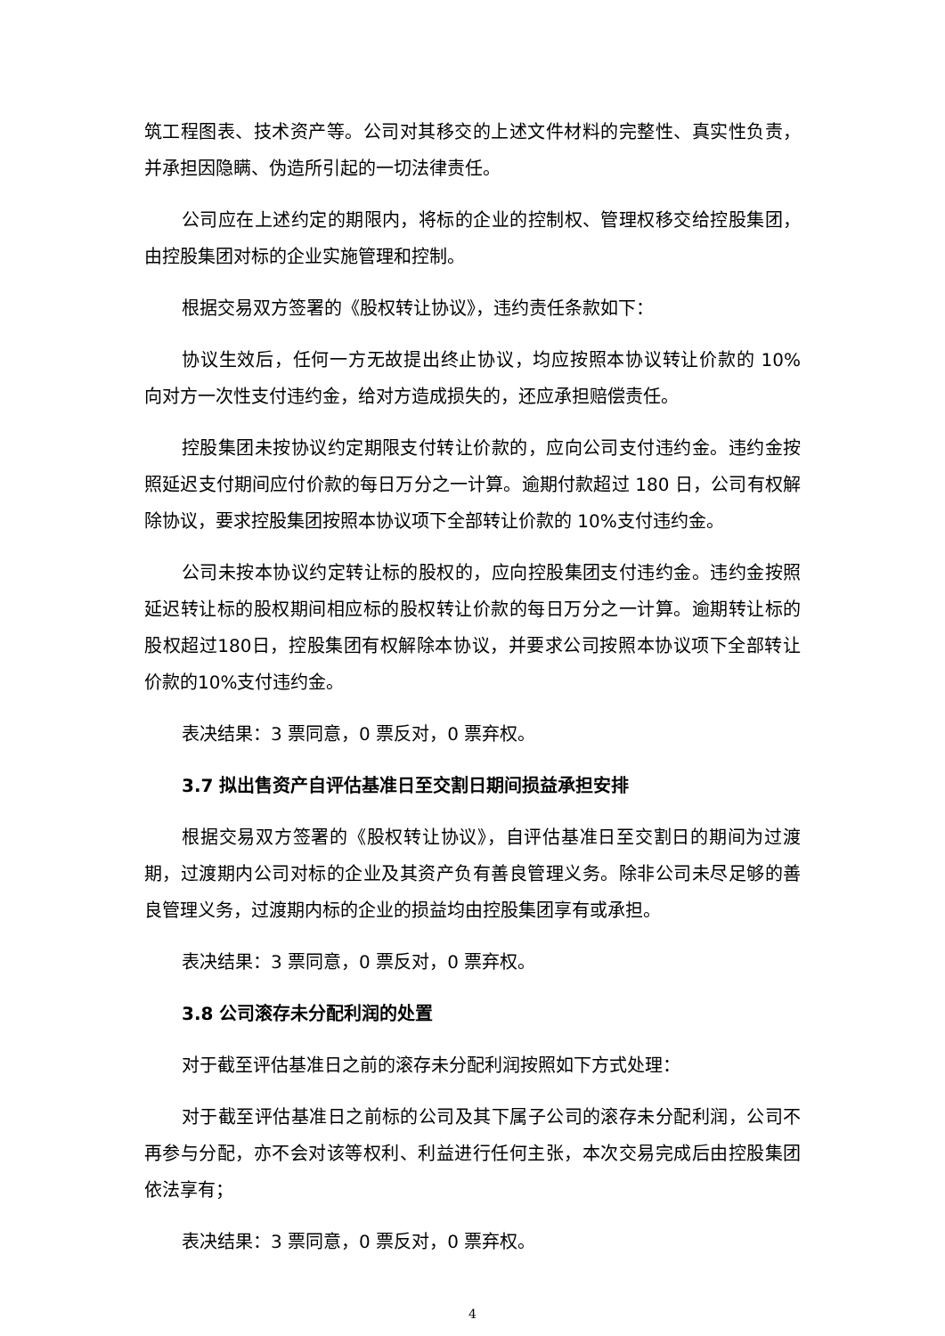筑工程图表、技术资产等。公司对其移交的上述文件材料的完整性、真实性负责，并承担因隐瞒、伪造所引起的一切法律责任。
公司应在上述约定的期限内，将标的企业的控制权、管理权移交给控股集团，由控股集团对标的企业实施管理和控制。
根据交易双方签署的《股权转让协议》，违约责任条款如下：
协议生效后，任何一方无故提出终止协议，均应按照本协议转让价款的 10% 向对方一次性支付违约金，给对方造成损失的，还应承担赔偿责任。
控股集团未按协议约定期限支付转让价款的，应向公司支付违约金。违约金按照延迟支付期间应付价款的每日万分之一计算。逾期付款超过 180 日，公司有权解除协议，要求控股集团按照本协议项下全部转让价款的 10%支付违约金。
公司未按本协议约定转让标的股权的，应向控股集团支付违约金。违约金按照延迟转让标的股权期间相应标的股权转让价款的每日万分之一计算。逾期转让标的股权超过180日，控股集团有权解除本协议，并要求公司按照本协议项下全部转让价款的10%支付违约金。
表决结果：3 票同意，0 票反对，0 票弃权。
3.7 拟出售资产自评估基准日至交割日期间损益承担安排
根据交易双方签署的《股权转让协议》，自评估基准日至交割日的期间为过渡期，过渡期内公司对标的企业及其资产负有善良管理义务。除非公司未尽足够的善良管理义务，过渡期内标的企业的损益均由控股集团享有或承担。
表决结果：3 票同意，0 票反对，0 票弃权。
3.8 公司滚存未分配利润的处置
对于截至评估基准日之前的滚存未分配利润按照如下方式处理：
对于截至评估基准日之前标的公司及其下属子公司的滚存未分配利润，公司不再参与分配，亦不会对该等权利、利益进行任何主张，本次交易完成后由控股集团依法享有；
表决结果：3 票同意，0 票反对，0 票弃权。
4